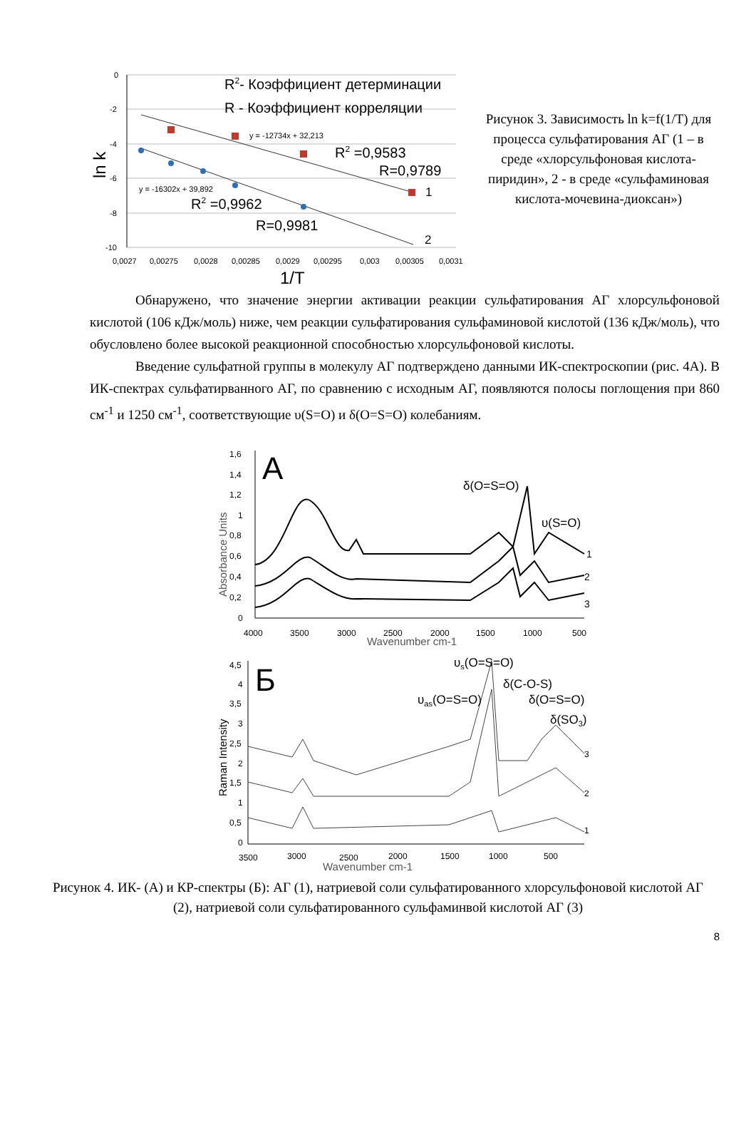0
-2
-4
-6
-8
-10
0,0027
0,00275
0,0028
0,00285
0,0029
0,00295
0,003
0,00305
0,0031
1/T
ln k
R2- Коэффициент детерминации
R - Коэффициент корреляции
y = -12734x + 32,213
R2 =0,9583
R=0,9789
1
y = -16302x + 39,892
R2 =0,9962
R=0,9981
2
Рисунок 3. Зависимость ln k=f(1/T) для процесса сульфатирования АГ (1 – в среде «хлорсульфоновая кислота-пиридин», 2 - в среде «сульфаминовая кислота-мочевина-диоксан»)
Обнаружено, что значение энергии активации реакции сульфатирования АГ хлорсульфоновой кислотой (106 кДж/моль) ниже, чем реакции сульфатирования сульфаминовой кислотой (136 кДж/моль), что обусловлено более высокой реакционной способностью хлорсульфоновой кислоты.
Введение сульфатной группы в молекулу АГ подтверждено данными ИК-спектроскопии (рис. 4А). В ИК-спектрах сульфатирванного АГ, по сравнению с исходным АГ, появляются полосы поглощения при 860 см<sup>-1</sup> и 1250 см<sup>-1</sup>, соответствующие υ(S=O) и δ(O=S=O) колебаниям.
1,6
1,4
1,2
1
0,8
0,6
0,4
0,2
0
4000
3500
3000
2500
2000
1500
1000
500
Wavenumber cm-1
Absorbance Units
A
1
2
3
δ(O=S=O)
υ(S=O)
4,5
4
3,5
3
2,5
2
1,5
1
0,5
0
3500
3000
2500
2000
1500
1000
500
Wavenumber cm-1
Raman Intensity
Б
3
2
1
υs(O=S=O)
δ(C-O-S)
υas(O=S=O)
δ(O=S=O)
δ(SO3)
Рисунок 4. ИК- (А) и КР-спектры (Б): АГ (1), натриевой соли сульфатированного хлорсульфоновой кислотой АГ (2), натриевой соли сульфатированного сульфаминвой кислотой АГ (3)
8